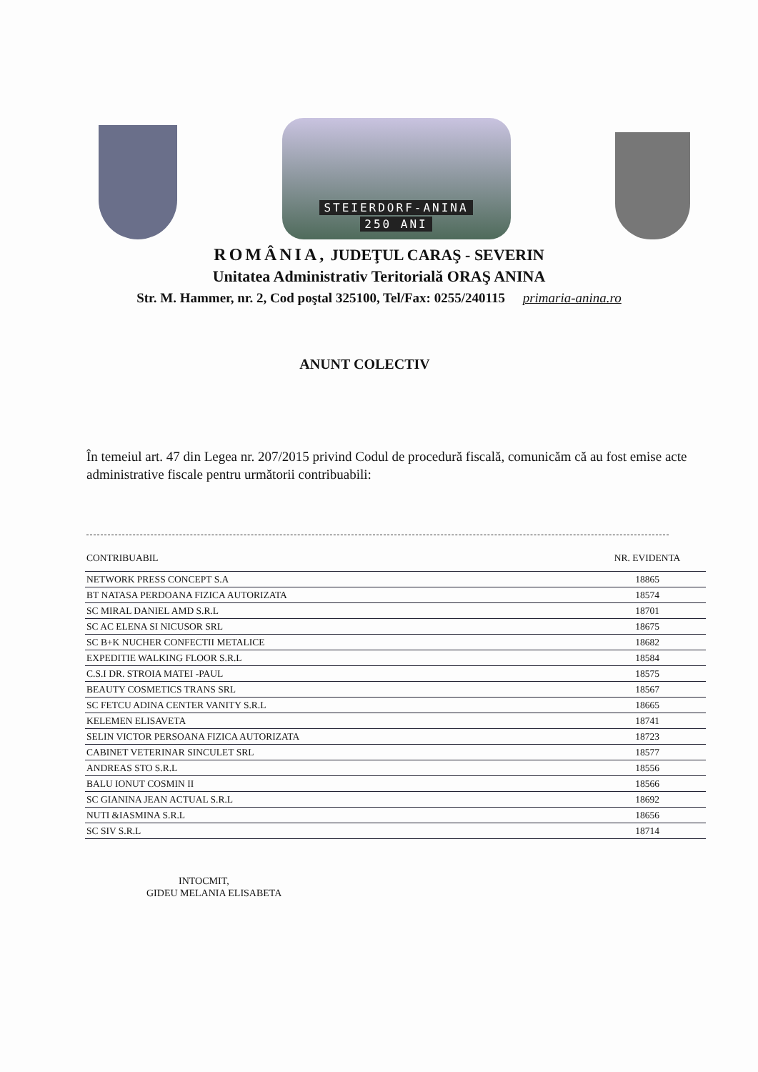STEIERDORF-ANINA
250 ANI
ROMÂNIA, JUDEŢUL CARAŞ - SEVERIN
Unitatea Administrativ Teritorială ORAŞ ANINA
Str. M. Hammer, nr. 2, Cod poştal 325100, Tel/Fax: 0255/240115 primaria-anina.ro
ANUNT COLECTIV
În temeiul art. 47 din Legea nr. 207/2015 privind Codul de procedură fiscală, comunicăm că au fost emise acte administrative fiscale pentru următorii contribuabili:
| CONTRIBUABIL | NR. EVIDENTA |
| --- | --- |
| NETWORK PRESS CONCEPT S.A | 18865 |
| BT NATASA PERDOANA FIZICA AUTORIZATA | 18574 |
| SC MIRAL DANIEL AMD S.R.L | 18701 |
| SC AC ELENA SI NICUSOR SRL | 18675 |
| SC B+K NUCHER CONFECTII METALICE | 18682 |
| EXPEDITIE WALKING FLOOR S.R.L | 18584 |
| C.S.I DR. STROIA MATEI -PAUL | 18575 |
| BEAUTY COSMETICS TRANS SRL | 18567 |
| SC FETCU ADINA CENTER VANITY S.R.L | 18665 |
| KELEMEN ELISAVETA | 18741 |
| SELIN VICTOR PERSOANA FIZICA AUTORIZATA | 18723 |
| CABINET VETERINAR SINCULET SRL | 18577 |
| ANDREAS STO S.R.L | 18556 |
| BALU IONUT COSMIN II | 18566 |
| SC GIANINA JEAN ACTUAL S.R.L | 18692 |
| NUTI &IASMINA S.R.L | 18656 |
| SC SIV S.R.L | 18714 |
INTOCMIT,
GIDEU MELANIA ELISABETA